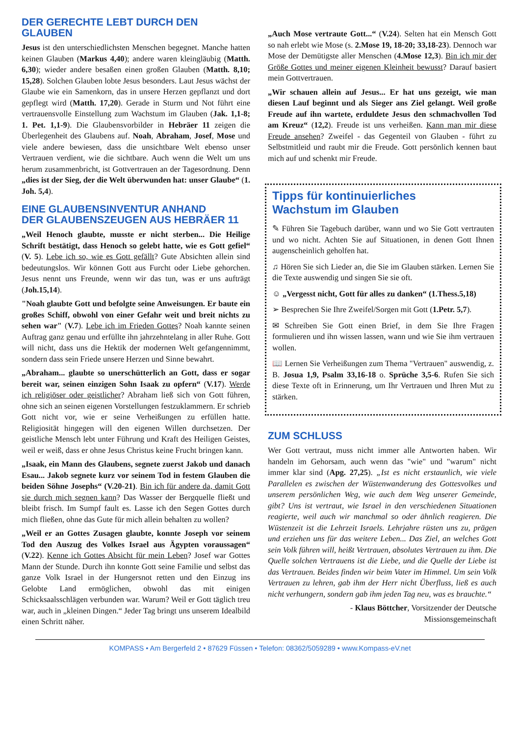DER GERECHTE LEBT DURCH DEN GLAUBEN
Jesus ist den unterschiedlichsten Menschen begegnet. Manche hatten keinen Glauben (Markus 4,40); andere waren kleingläubig (Matth. 6,30); wieder andere besaßen einen großen Glauben (Matth. 8,10; 15,28). Solchen Glauben lobte Jesus besonders. Laut Jesus wächst der Glaube wie ein Samenkorn, das in unsere Herzen gepflanzt und dort gepflegt wird (Matth. 17,20). Gerade in Sturm und Not führt eine vertrauensvolle Einstellung zum Wachstum im Glauben (Jak. 1,1-8; 1. Pet. 1,1-9). Die Glaubensvorbilder in Hebräer 11 zeigen die Überlegenheit des Glaubens auf. Noah, Abraham, Josef, Mose und viele andere bewiesen, dass die unsichtbare Welt ebenso unser Vertrauen verdient, wie die sichtbare. Auch wenn die Welt um uns herum zusammenbricht, ist Gottvertrauen an der Tagesordnung. Denn „dies ist der Sieg, der die Welt überwunden hat: unser Glaube“ (1. Joh. 5,4).
EINE GLAUBENSINVENTUR ANHAND
DER GLAUBENSZEUGEN AUS HEBRÄER 11
„Weil Henoch glaubte, musste er nicht sterben... Die Heilige Schrift bestätigt, dass Henoch so gelebt hatte, wie es Gott gefiel“ (V. 5). Lebe ich so, wie es Gott gefällt? Gute Absichten allein sind bedeutungslos. Wir können Gott aus Furcht oder Liebe gehorchen. Jesus nennt uns Freunde, wenn wir das tun, was er uns aufträgt (Joh.15,14).
"Noah glaubte Gott und befolgte seine Anweisungen. Er baute ein großes Schiff, obwohl von einer Gefahr weit und breit nichts zu sehen war" (V.7). Lebe ich im Frieden Gottes? Noah kannte seinen Auftrag ganz genau und erfüllte ihn jahrzehntelang in aller Ruhe. Gott will nicht, dass uns die Hektik der modernen Welt gefangennimmt, sondern dass sein Friede unsere Herzen und Sinne bewahrt.
„Abraham... glaubte so unerschütterlich an Gott, dass er sogar bereit war, seinen einzigen Sohn Isaak zu opfern“ (V.17). Werde ich religiöser oder geistlicher? Abraham ließ sich von Gott führen, ohne sich an seinen eigenen Vorstellungen festzuklammern. Er schrieb Gott nicht vor, wie er seine Verheißungen zu erfüllen hatte. Religiosität hingegen will den eigenen Willen durchsetzen. Der geistliche Mensch lebt unter Führung und Kraft des Heiligen Geistes, weil er weiß, dass er ohne Jesus Christus keine Frucht bringen kann.
„Isaak, ein Mann des Glaubens, segnete zuerst Jakob und danach Esau... Jakob segnete kurz vor seinem Tod in festem Glauben die beiden Söhne Josephs“ (V.20-21). Bin ich für andere da, damit Gott sie durch mich segnen kann? Das Wasser der Bergquelle fließt und bleibt frisch. Im Sumpf fault es. Lasse ich den Segen Gottes durch mich fließen, ohne das Gute für mich allein behalten zu wollen?
„Weil er an Gottes Zusagen glaubte, konnte Joseph vor seinem Tod den Auszug des Volkes Israel aus Ägypten voraussagen“ (V.22). Kenne ich Gottes Absicht für mein Leben? Josef war Gottes Mann der Stunde. Durch ihn konnte Gott seine Familie und selbst das ganze Volk Israel in der Hungersnot retten und den Einzug ins Gelobte Land ermöglichen, obwohl das mit einigen Schicksaalsschlägen verbunden war. Warum? Weil er Gott täglich treu war, auch in „kleinen Dingen.“ Jeder Tag bringt uns unserem Idealbild einen Schritt näher.
„Auch Mose vertraute Gott...“ (V.24). Selten hat ein Mensch Gott so nah erlebt wie Mose (s. 2.Mose 19, 18-20; 33,18-23). Dennoch war Mose der Demütigste aller Menschen (4.Mose 12,3). Bin ich mir der Größe Gottes und meiner eigenen Kleinheit bewusst? Darauf basiert mein Gottvertrauen.
„Wir schauen allein auf Jesus... Er hat uns gezeigt, wie man diesen Lauf beginnt und als Sieger ans Ziel gelangt. Weil große Freude auf ihn wartete, erduldete Jesus den schmachvollen Tod am Kreuz“ (12,2). Freude ist uns verheißen. Kann man mir diese Freude ansehen? Zweifel - das Gegenteil von Glauben - führt zu Selbstmitleid und raubt mir die Freude. Gott persönlich kennen baut mich auf und schenkt mir Freude.
Tipps für kontinuierliches
Wachstum im Glauben
✎ Führen Sie Tagebuch darüber, wann und wo Sie Gott vertrauten und wo nicht. Achten Sie auf Situationen, in denen Gott Ihnen augenscheinlich geholfen hat.
♫ Hören Sie sich Lieder an, die Sie im Glauben stärken. Lernen Sie die Texte auswendig und singen Sie sie oft.
☺ „Vergesst nicht, Gott für alles zu danken“ (1.Thess.5,18)
➢ Besprechen Sie Ihre Zweifel/Sorgen mit Gott (1.Petr. 5,7).
✉ Schreiben Sie Gott einen Brief, in dem Sie Ihre Fragen formulieren und ihn wissen lassen, wann und wie Sie ihm vertrauen wollen.
📖 Lernen Sie Verheißungen zum Thema "Vertrauen" auswendig, z. B. Josua 1,9, Psalm 33,16-18 o. Sprüche 3,5-6. Rufen Sie sich diese Texte oft in Erinnerung, um Ihr Vertrauen und Ihren Mut zu stärken.
ZUM SCHLUSS
Wer Gott vertraut, muss nicht immer alle Antworten haben. Wir handeln im Gehorsam, auch wenn das "wie" und "warum" nicht immer klar sind (Apg. 27,25). „Ist es nicht erstaunlich, wie viele Parallelen es zwischen der Wüstenwanderung des Gottesvolkes und unserem persönlichen Weg, wie auch dem Weg unserer Gemeinde, gibt? Uns ist vertraut, wie Israel in den verschiedenen Situationen reagierte, weil auch wir manchmal so oder ähnlich reagieren. Die Wüstenzeit ist die Lehrzeit Israels. Lehrjahre rüsten uns zu, prägen und erziehen uns für das weitere Leben... Das Ziel, an welches Gott sein Volk führen will, heißt Vertrauen, absolutes Vertrauen zu ihm. Die Quelle solchen Vertrauens ist die Liebe, und die Quelle der Liebe ist das Vertrauen. Beides finden wir beim Vater im Himmel. Um sein Volk Vertrauen zu lehren, gab ihm der Herr nicht Überfluss, ließ es auch nicht verhungern, sondern gab ihm jeden Tag neu, was es brauchte.“
- Klaus Böttcher, Vorsitzender der Deutsche
Missionsgemeinschaft
KOMPASS • Am Bergerfeld 2 • 87629 Füssen • Telefon: 08362/5059289 • www.Kompass-eV.net